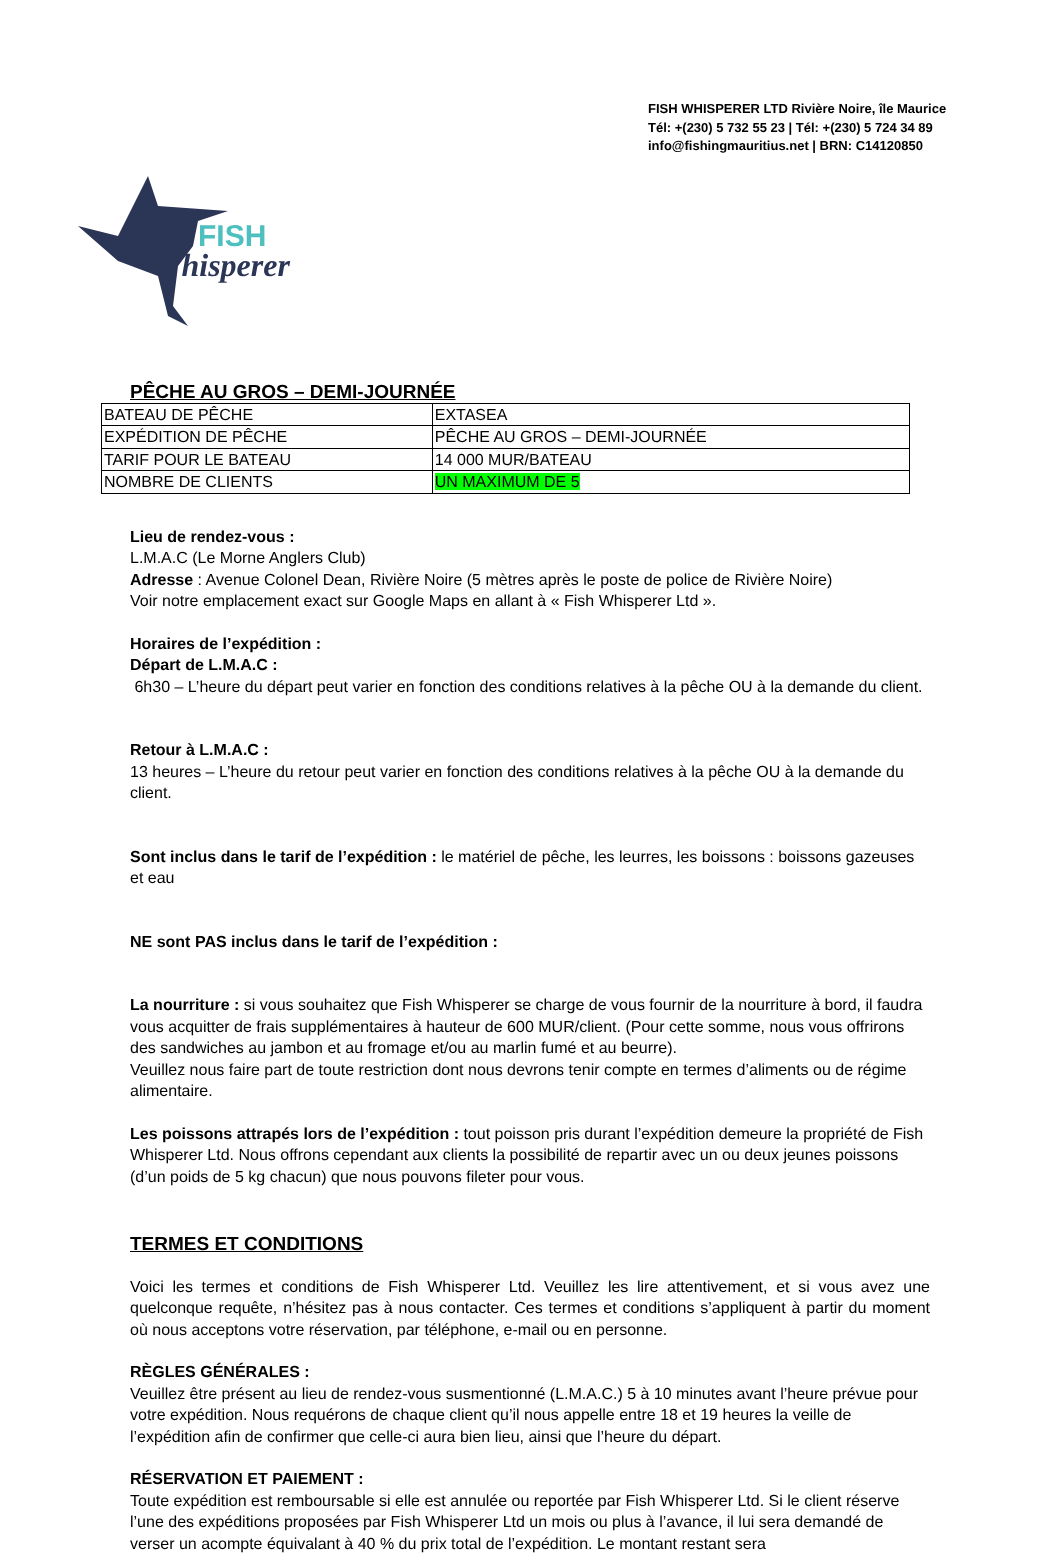FISH WHISPERER LTD Rivière Noire, île Maurice
Tél: +(230) 5 732 55 23 | Tél: +(230) 5 724 34 89
info@fishingmauritius.net | BRN: C14120850
FISH
Whisperer
PÊCHE AU GROS – DEMI-JOURNÉE
| BATEAU DE PÊCHE | EXTASEA |
| EXPÉDITION DE PÊCHE | PÊCHE AU GROS – DEMI-JOURNÉE |
| TARIF POUR LE BATEAU | 14 000 MUR/BATEAU |
| NOMBRE DE CLIENTS | UN MAXIMUM DE 5 |
Lieu de rendez-vous :
L.M.A.C (Le Morne Anglers Club)
Adresse : Avenue Colonel Dean, Rivière Noire (5 mètres après le poste de police de Rivière Noire)
Voir notre emplacement exact sur Google Maps en allant à « Fish Whisperer Ltd ».
Horaires de l’expédition :
Départ de L.M.A.C :
6h30 – L’heure du départ peut varier en fonction des conditions relatives à la pêche OU à la demande du client.
Retour à L.M.A.C :
13 heures – L’heure du retour peut varier en fonction des conditions relatives à la pêche OU à la demande du client.
Sont inclus dans le tarif de l’expédition : le matériel de pêche, les leurres, les boissons : boissons gazeuses et eau
NE sont PAS inclus dans le tarif de l’expédition :
La nourriture : si vous souhaitez que Fish Whisperer se charge de vous fournir de la nourriture à bord, il faudra vous acquitter de frais supplémentaires à hauteur de 600 MUR/client. (Pour cette somme, nous vous offrirons des sandwiches au jambon et au fromage et/ou au marlin fumé et au beurre).
Veuillez nous faire part de toute restriction dont nous devrons tenir compte en termes d’aliments ou de régime alimentaire.
Les poissons attrapés lors de l’expédition : tout poisson pris durant l’expédition demeure la propriété de Fish Whisperer Ltd. Nous offrons cependant aux clients la possibilité de repartir avec un ou deux jeunes poissons (d’un poids de 5 kg chacun) que nous pouvons fileter pour vous.
TERMES ET CONDITIONS
Voici les termes et conditions de Fish Whisperer Ltd. Veuillez les lire attentivement, et si vous avez une quelconque requête, n’hésitez pas à nous contacter. Ces termes et conditions s’appliquent à partir du moment où nous acceptons votre réservation, par téléphone, e-mail ou en personne.
RÈGLES GÉNÉRALES :
Veuillez être présent au lieu de rendez-vous susmentionné (L.M.A.C.) 5 à 10 minutes avant l’heure prévue pour votre expédition. Nous requérons de chaque client qu’il nous appelle entre 18 et 19 heures la veille de l’expédition afin de confirmer que celle-ci aura bien lieu, ainsi que l’heure du départ.
RÉSERVATION ET PAIEMENT :
Toute expédition est remboursable si elle est annulée ou reportée par Fish Whisperer Ltd. Si le client réserve l’une des expéditions proposées par Fish Whisperer Ltd un mois ou plus à l’avance, il lui sera demandé de verser un acompte équivalant à 40 % du prix total de l’expédition. Le montant restant sera